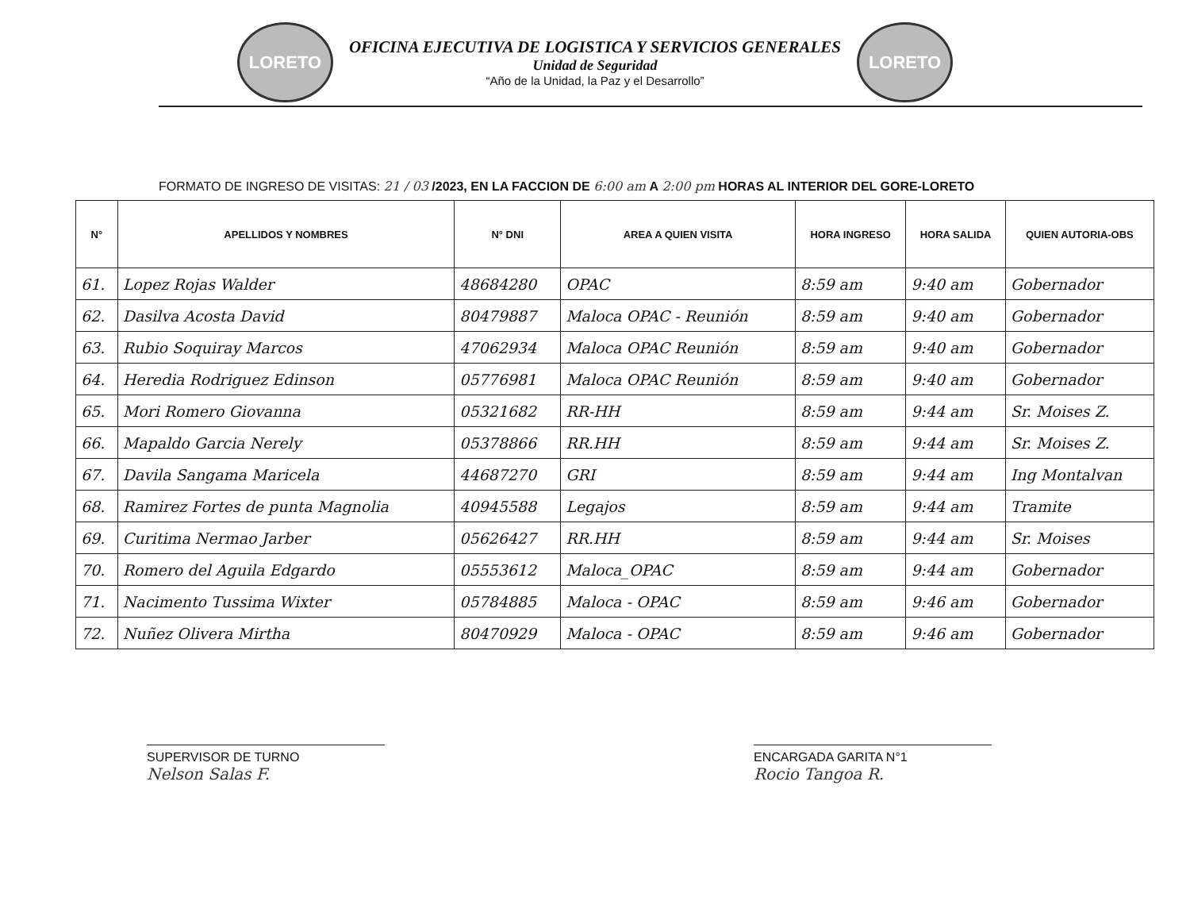LORETO
OFICINA EJECUTIVA DE LOGISTICA Y SERVICIOS GENERALES
Unidad de Seguridad
“Año de la Unidad, la Paz y el Desarrollo”
LORETO
FORMATO DE INGRESO DE VISITAS: 21 / 03 /2023, EN LA FACCION DE 6:00 am A 2:00 pm HORAS AL INTERIOR DEL GORE-LORETO
| N° | APELLIDOS Y NOMBRES | N° DNI | AREA A QUIEN VISITA | HORA INGRESO | HORA SALIDA | QUIEN AUTORIA-OBS |
| --- | --- | --- | --- | --- | --- | --- |
| 61. | Lopez Rojas Walder | 48684280 | OPAC | 8:59 am | 9:40 am | Gobernador |
| 62. | Dasilva Acosta David | 80479887 | Maloca OPAC - Reunión | 8:59 am | 9:40 am | Gobernador |
| 63. | Rubio Soquiray Marcos | 47062934 | Maloca OPAC Reunión | 8:59 am | 9:40 am | Gobernador |
| 64. | Heredia Rodriguez Edinson | 05776981 | Maloca OPAC Reunión | 8:59 am | 9:40 am | Gobernador |
| 65. | Mori Romero Giovanna | 05321682 | RR-HH | 8:59 am | 9:44 am | Sr. Moises Z. |
| 66. | Mapaldo Garcia Nerely | 05378866 | RR.HH | 8:59 am | 9:44 am | Sr. Moises Z. |
| 67. | Davila Sangama Maricela | 44687270 | GRI | 8:59 am | 9:44 am | Ing Montalvan |
| 68. | Ramirez Fortes de punta Magnolia | 40945588 | Legajos | 8:59 am | 9:44 am | Tramite |
| 69. | Curitima Nermao Jarber | 05626427 | RR.HH | 8:59 am | 9:44 am | Sr. Moises |
| 70. | Romero del Aguila Edgardo | 05553612 | Maloca_OPAC | 8:59 am | 9:44 am | Gobernador |
| 71. | Nacimento Tussima Wixter | 05784885 | Maloca - OPAC | 8:59 am | 9:46 am | Gobernador |
| 72. | Nuñez Olivera Mirtha | 80470929 | Maloca - OPAC | 8:59 am | 9:46 am | Gobernador |
SUPERVISOR DE TURNO
Nelson Salas F.
ENCARGADA GARITA N°1
Rocio Tangoa R.